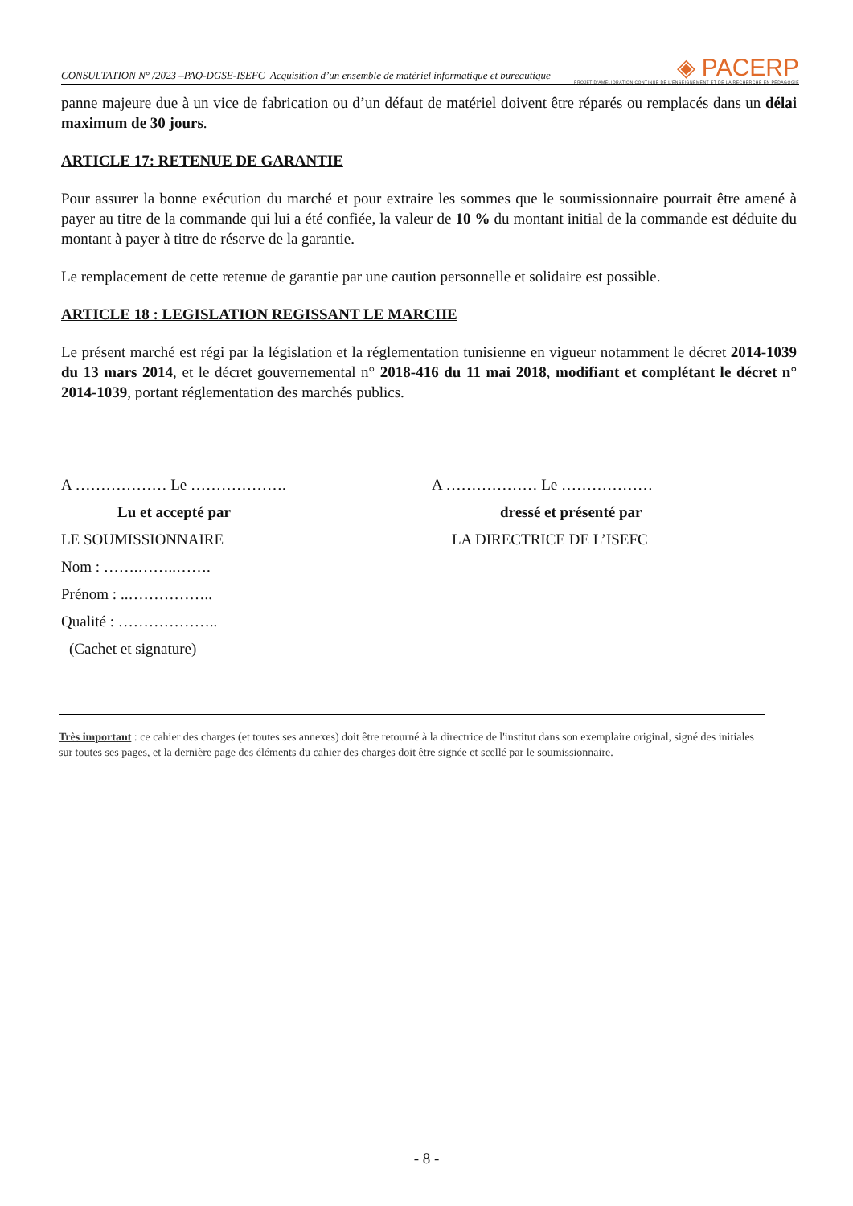CONSULTATION N° /2023 –PAQ-DGSE-ISEFC Acquisition d’un ensemble de matériel informatique et bureautique
◈ PACERP
PROJET D'AMÉLIORATION CONTINUE DE L'ENSEIGNEMENT ET DE LA RECHERCHE EN PÉDAGOGIE
panne majeure due à un vice de fabrication ou d’un défaut de matériel doivent être réparés ou remplacés dans un délai maximum de 30 jours.
ARTICLE 17: RETENUE DE GARANTIE
Pour assurer la bonne exécution du marché et pour extraire les sommes que le soumissionnaire pourrait être amené à payer au titre de la commande qui lui a été confiée, la valeur de 10 % du montant initial de la commande est déduite du montant à payer à titre de réserve de la garantie.
Le remplacement de cette retenue de garantie par une caution personnelle et solidaire est possible.
ARTICLE 18 : LEGISLATION REGISSANT LE MARCHE
Le présent marché est régi par la législation et la réglementation tunisienne en vigueur notamment le décret 2014-1039 du 13 mars 2014, et le décret gouvernemental n° 2018-416 du 11 mai 2018, modifiant et complétant le décret n° 2014-1039, portant réglementation des marchés publics.
A ……………… Le ……………….
Lu et accepté par
LE SOUMISSIONNAIRE
Nom : …….……..…….
Prénom : ..……………..
Qualité : ………………..
(Cachet et signature)
A ……………… Le ………………
dressé et présenté par
LA DIRECTRICE DE L’ISEFC
Très important : ce cahier des charges (et toutes ses annexes) doit être retourné à la directrice de l'institut dans son exemplaire original, signé des initiales sur toutes ses pages, et la dernière page des éléments du cahier des charges doit être signée et scellé par le soumissionnaire.
- 8 -